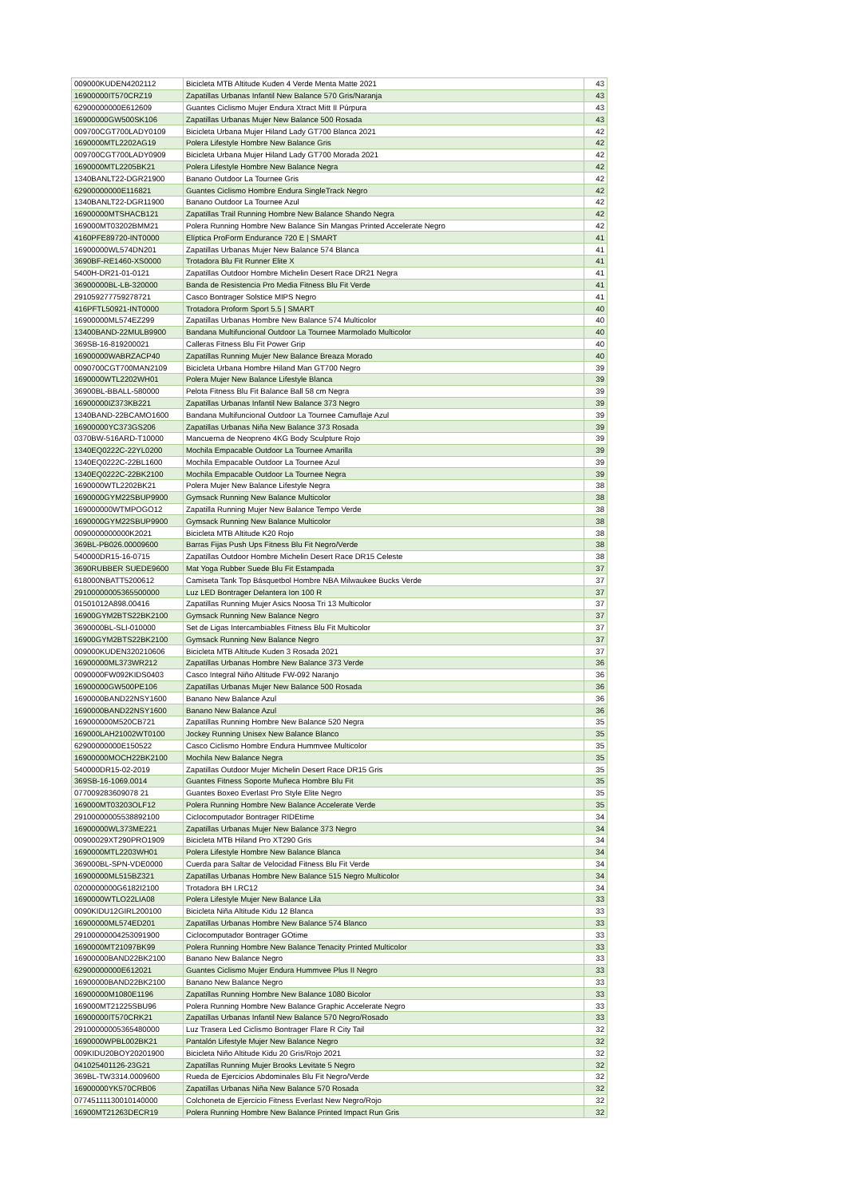| 009000KUDEN4202112 | Bicicleta MTB Altitude Kuden 4 Verde Menta Matte 2021 | 43 |
| 16900000IT570CRZ19 | Zapatillas Urbanas Infantil New Balance 570 Gris/Naranja | 43 |
| 62900000000E612609 | Guantes Ciclismo Mujer Endura Xtract Mitt II Púrpura | 43 |
| 16900000GW500SK106 | Zapatillas Urbanas Mujer New Balance 500 Rosada | 43 |
| 009700CGT700LADY0109 | Bicicleta Urbana Mujer Hiland Lady GT700 Blanca 2021 | 42 |
| 1690000MTL2202AG19 | Polera Lifestyle Hombre New Balance Gris | 42 |
| 009700CGT700LADY0909 | Bicicleta Urbana Mujer Hiland Lady GT700 Morada 2021 | 42 |
| 1690000MTL2205BK21 | Polera Lifestyle Hombre New Balance Negra | 42 |
| 1340BANLT22-DGR21900 | Banano Outdoor La Tournee Gris | 42 |
| 62900000000E116821 | Guantes Ciclismo Hombre Endura SingleTrack Negro | 42 |
| 1340BANLT22-DGR11900 | Banano Outdoor La Tournee Azul | 42 |
| 16900000MTSHACB121 | Zapatillas Trail Running Hombre New Balance Shando Negra | 42 |
| 169000MT03202BMM21 | Polera Running Hombre New Balance Sin Mangas Printed Accelerate Negro | 42 |
| 4160PFE89720-INT0000 | Elíptica ProForm Endurance 720 E / SMART | 41 |
| 16900000WL574DN201 | Zapatillas Urbanas Mujer New Balance 574 Blanca | 41 |
| 3690BF-RE1460-XS0000 | Trotadora Blu Fit Runner Elite X | 41 |
| 5400H-DR21-01-0121 | Zapatillas Outdoor Hombre Michelin Desert Race DR21 Negra | 41 |
| 36900000BL-LB-320000 | Banda de Resistencia Pro Media Fitness Blu Fit Verde | 41 |
| 291059277759278721 | Casco Bontrager Solstice MIPS Negro | 41 |
| 416PFTL50921-INT0000 | Trotadora Proform Sport 5.5 / SMART | 40 |
| 16900000ML574EZ299 | Zapatillas Urbanas Hombre New Balance 574 Multicolor | 40 |
| 13400BAND-22MULB9900 | Bandana Multifuncional Outdoor La Tournee Marmolado Multicolor | 40 |
| 369SB-16-819200021 | Calleras Fitness Blu Fit Power Grip | 40 |
| 16900000WABRZACP40 | Zapatillas Running Mujer New Balance Breaza Morado | 40 |
| 0090700CGT700MAN2109 | Bicicleta Urbana Hombre Hiland Man GT700 Negro | 39 |
| 1690000WTL2202WH01 | Polera Mujer New Balance Lifestyle Blanca | 39 |
| 36900BL-BBALL-580000 | Pelota Fitness Blu Fit Balance Ball 58 cm Negra | 39 |
| 16900000IZ373KB221 | Zapatillas Urbanas Infantil New Balance 373 Negro | 39 |
| 1340BAND-22BCAMO1600 | Bandana Multifuncional Outdoor La Tournee Camuflaje Azul | 39 |
| 16900000YC373GS206 | Zapatillas Urbanas Niña New Balance 373 Rosada | 39 |
| 0370BW-516ARD-T10000 | Mancuerna de Neopreno 4KG Body Sculpture Rojo | 39 |
| 1340EQ0222C-22YL0200 | Mochila Empacable Outdoor La Tournee Amarilla | 39 |
| 1340EQ0222C-22BL1600 | Mochila Empacable Outdoor La Tournee Azul | 39 |
| 1340EQ0222C-22BK2100 | Mochila Empacable Outdoor La Tournee Negra | 39 |
| 1690000WTL2202BK21 | Polera Mujer New Balance Lifestyle Negra | 38 |
| 1690000GYM22SBUP9900 | Gymsack Running New Balance Multicolor | 38 |
| 169000000WTMPOGO12 | Zapatilla Running Mujer New Balance Tempo Verde | 38 |
| 1690000GYM22SBUP9900 | Gymsack Running New Balance Multicolor | 38 |
| 0090000000000K2021 | Bicicleta MTB Altitude K20 Rojo | 38 |
| 369BL-PB026.00009600 | Barras Fijas Push Ups Fitness Blu Fit Negro/Verde | 38 |
| 540000DR15-16-0715 | Zapatillas Outdoor Hombre Michelin Desert Race DR15 Celeste | 38 |
| 3690RUBBER SUEDE9600 | Mat Yoga Rubber Suede Blu Fit Estampada | 37 |
| 618000NBATT5200612 | Camiseta Tank Top Básquetbol Hombre NBA Milwaukee Bucks Verde | 37 |
| 29100000005365500000 | Luz LED Bontrager Delantera Ion 100 R | 37 |
| 01501012A898.00416 | Zapatillas Running Mujer Asics Noosa Tri 13 Multicolor | 37 |
| 16900GYM2BTS22BK2100 | Gymsack Running New Balance Negro | 37 |
| 3690000BL-SLI-010000 | Set de Ligas Intercambiables Fitness Blu Fit Multicolor | 37 |
| 16900GYM2BTS22BK2100 | Gymsack Running New Balance Negro | 37 |
| 009000KUDEN320210606 | Bicicleta MTB Altitude Kuden 3 Rosada 2021 | 37 |
| 16900000ML373WR212 | Zapatillas Urbanas Hombre New Balance 373 Verde | 36 |
| 0090000FW092KIDS0403 | Casco Integral Niño Altitude FW-092 Naranjo | 36 |
| 16900000GW500PE106 | Zapatillas Urbanas Mujer New Balance 500 Rosada | 36 |
| 1690000BAND22NSY1600 | Banano New Balance Azul | 36 |
| 1690000BAND22NSY1600 | Banano New Balance Azul | 36 |
| 169000000M520CB721 | Zapatillas Running Hombre New Balance 520 Negra | 35 |
| 169000LAH21002WT0100 | Jockey Running Unisex New Balance Blanco | 35 |
| 62900000000E150522 | Casco Ciclismo Hombre Endura Hummvee Multicolor | 35 |
| 16900000MOCH22BK2100 | Mochila New Balance Negra | 35 |
| 540000DR15-02-2019 | Zapatillas Outdoor Mujer Michelin Desert Race DR15 Gris | 35 |
| 369SB-16-1069.0014 | Guantes Fitness Soporte Muñeca Hombre Blu Fit | 35 |
| 077009283609078 21 | Guantes Boxeo Everlast Pro Style Elite Negro | 35 |
| 169000MT03203OLF12 | Polera Running Hombre New Balance Accelerate Verde | 35 |
| 29100000005538892100 | Ciclocomputador Bontrager RIDEtime | 34 |
| 16900000WL373ME221 | Zapatillas Urbanas Mujer New Balance 373 Negro | 34 |
| 00900029XT290PRO1909 | Bicicleta MTB Hiland Pro XT290 Gris | 34 |
| 1690000MTL2203WH01 | Polera Lifestyle Hombre New Balance Blanca | 34 |
| 369000BL-SPN-VDE0000 | Cuerda para Saltar de Velocidad Fitness Blu Fit Verde | 34 |
| 16900000ML515BZ321 | Zapatillas Urbanas Hombre New Balance 515 Negro Multicolor | 34 |
| 0200000000G6182I2100 | Trotadora BH I.RC12 | 34 |
| 1690000WTLO22LIA08 | Polera Lifestyle Mujer New Balance Lila | 33 |
| 0090KIDU12GIRL200100 | Bicicleta Niña Altitude Kidu 12 Blanca | 33 |
| 16900000ML574ED201 | Zapatillas Urbanas Hombre New Balance 574 Blanco | 33 |
| 29100000004253091900 | Ciclocomputador Bontrager GOtime | 33 |
| 1690000MT21097BK99 | Polera Running Hombre New Balance Tenacity Printed Multicolor | 33 |
| 16900000BAND22BK2100 | Banano New Balance Negro | 33 |
| 62900000000E612021 | Guantes Ciclismo Mujer Endura Hummvee Plus II Negro | 33 |
| 16900000BAND22BK2100 | Banano New Balance Negro | 33 |
| 16900000M1080E1196 | Zapatillas Running Hombre New Balance 1080 Bicolor | 33 |
| 169000MT21225SBU96 | Polera Running Hombre New Balance Graphic Accelerate Negro | 33 |
| 16900000IT570CRK21 | Zapatillas Urbanas Infantil New Balance 570 Negro/Rosado | 33 |
| 29100000005365480000 | Luz Trasera Led Ciclismo Bontrager Flare R City Tail | 32 |
| 1690000WPBL002BK21 | Pantalón Lifestyle Mujer New Balance Negro | 32 |
| 009KIDU20BOY20201900 | Bicicleta Niño Altitude Kidu 20 Gris/Rojo 2021 | 32 |
| 041025401126-23G21 | Zapatillas Running Mujer Brooks Levitate 5 Negro | 32 |
| 369BL-TW3314.0009600 | Rueda de Ejercicios Abdominales Blu Fit Negro/Verde | 32 |
| 16900000YK570CRB06 | Zapatillas Urbanas Niña New Balance 570 Rosada | 32 |
| 07745111130010140000 | Colchoneta de Ejercicio Fitness Everlast New Negro/Rojo | 32 |
| 16900MT21263DECR19 | Polera Running Hombre New Balance Printed Impact Run Gris | 32 |